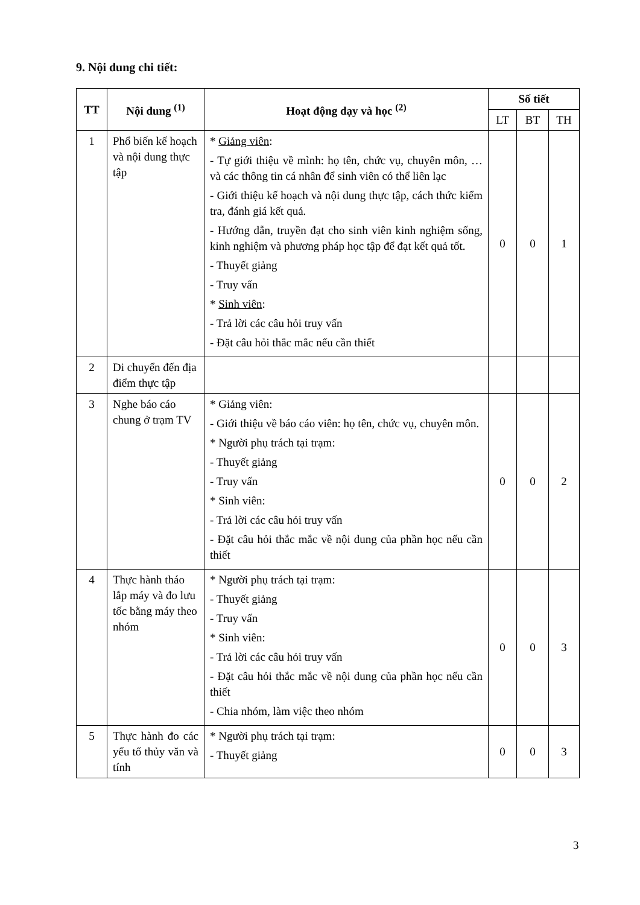9. Nội dung chi tiết:
| TT | Nội dung <sup>(1)</sup> | Hoạt động dạy và học <sup>(2)</sup> | Số tiết | | |
| --- | --- | --- | --- | --- | --- |
| | | | LT | BT | TH |
| 1 | Phổ biến kế hoạch và nội dung thực tập | * Giảng viên : - Tự giới thiệu về mình: họ tên, chức vụ, chuyên môn, … và các thông tin cá nhân để sinh viên có thể liên lạc - Giới thiệu kế hoạch và nội dung thực tập, cách thức kiểm tra, đánh giá kết quả. - Hướng dẫn, truyền đạt cho sinh viên kinh nghiệm sống, kinh nghiệm và phương pháp học tập để đạt kết quả tốt. - Thuyết giảng - Truy vấn * Sinh viên : - Trả lời các câu hỏi truy vấn - Đặt câu hỏi thắc mắc nếu cần thiết | 0 | 0 | 1 |
| 2 | Di chuyển đến địa điểm thực tập | | | | |
| 3 | Nghe báo cáo chung ở trạm TV | * Giảng viên: - Giới thiệu về báo cáo viên: họ tên, chức vụ, chuyên môn. * Người phụ trách tại trạm: - Thuyết giảng - Truy vấn * Sinh viên: - Trả lời các câu hỏi truy vấn - Đặt câu hỏi thắc mắc về nội dung của phần học nếu cần thiết | 0 | 0 | 2 |
| 4 | Thực hành tháo lắp máy và đo lưu tốc bằng máy theo nhóm | * Người phụ trách tại trạm: - Thuyết giảng - Truy vấn * Sinh viên: - Trả lời các câu hỏi truy vấn - Đặt câu hỏi thắc mắc về nội dung của phần học nếu cần thiết - Chia nhóm, làm việc theo nhóm | 0 | 0 | 3 |
| 5 | Thực hành đo các yếu tố thủy văn và tính | * Người phụ trách tại trạm: - Thuyết giảng | 0 | 0 | 3 |
3